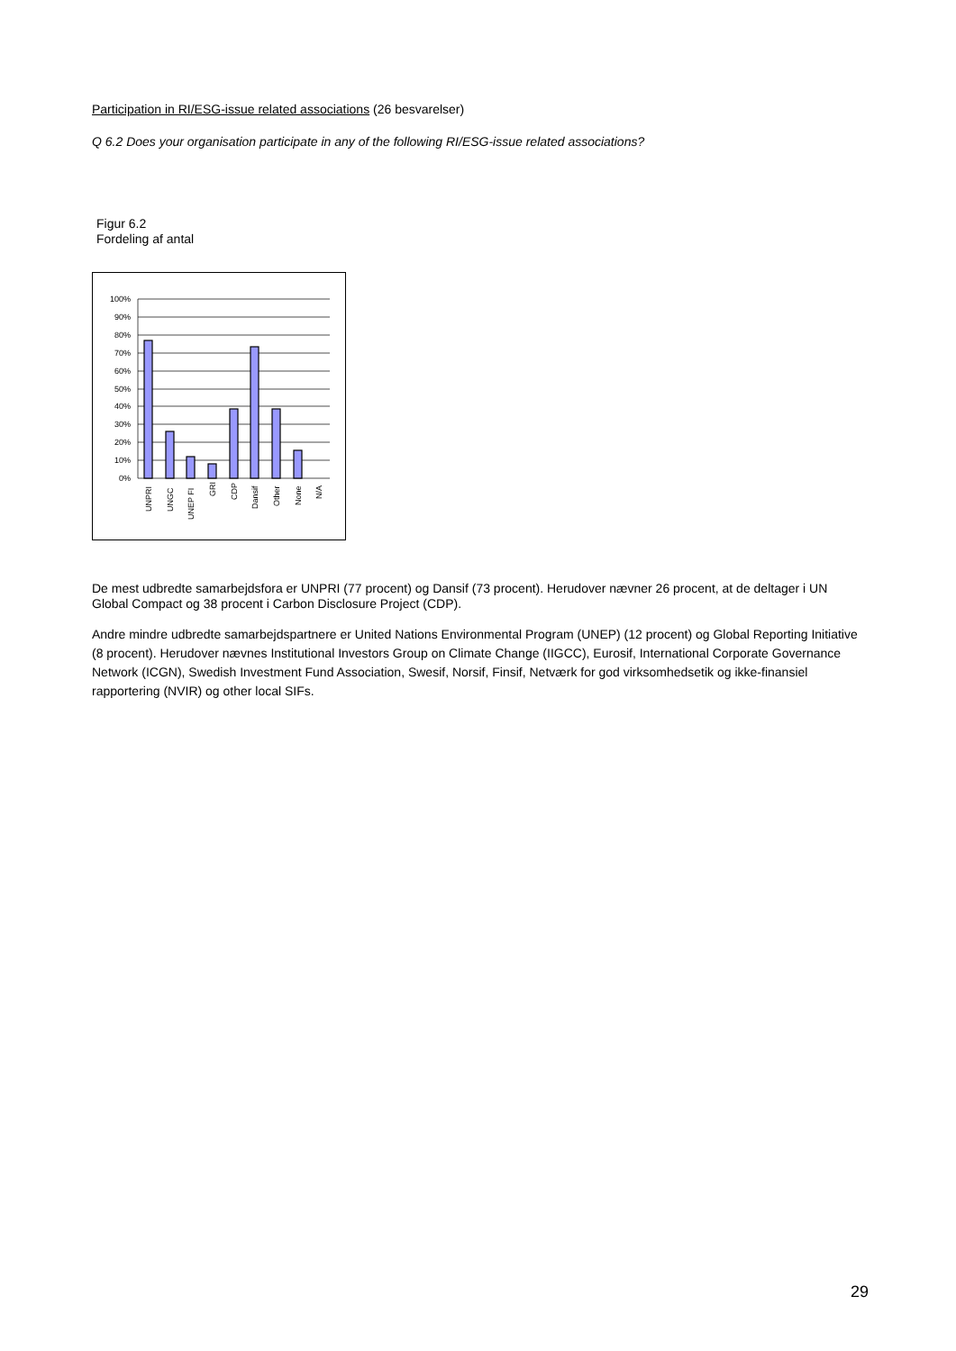Participation in RI/ESG-issue related associations (26 besvarelser)
Q 6.2 Does your organisation participate in any of the following RI/ESG-issue related associations?
Figur 6.2
Fordeling af antal
100%
90%
80%
70%
60%
50%
40%
30%
20%
10%
0%
UNPRI
UNGC
UNEP FI
GRI
CDP
Dansif
Other
None
N/A
De mest udbredte samarbejdsfora er UNPRI (77 procent) og Dansif (73 procent). Herudover nævner 26 procent, at de deltager i UN Global Compact og 38 procent i Carbon Disclosure Project (CDP).
Andre mindre udbredte samarbejdspartnere er United Nations Environmental Program (UNEP) (12 procent) og Global Reporting Initiative (8 procent). Herudover nævnes Institutional Investors Group on Climate Change (IIGCC), Eurosif, International Corporate Governance Network (ICGN), Swedish Investment Fund Association, Swesif, Norsif, Finsif, Netværk for god virksomhedsetik og ikke-finansiel rapportering (NVIR) og other local SIFs.
29